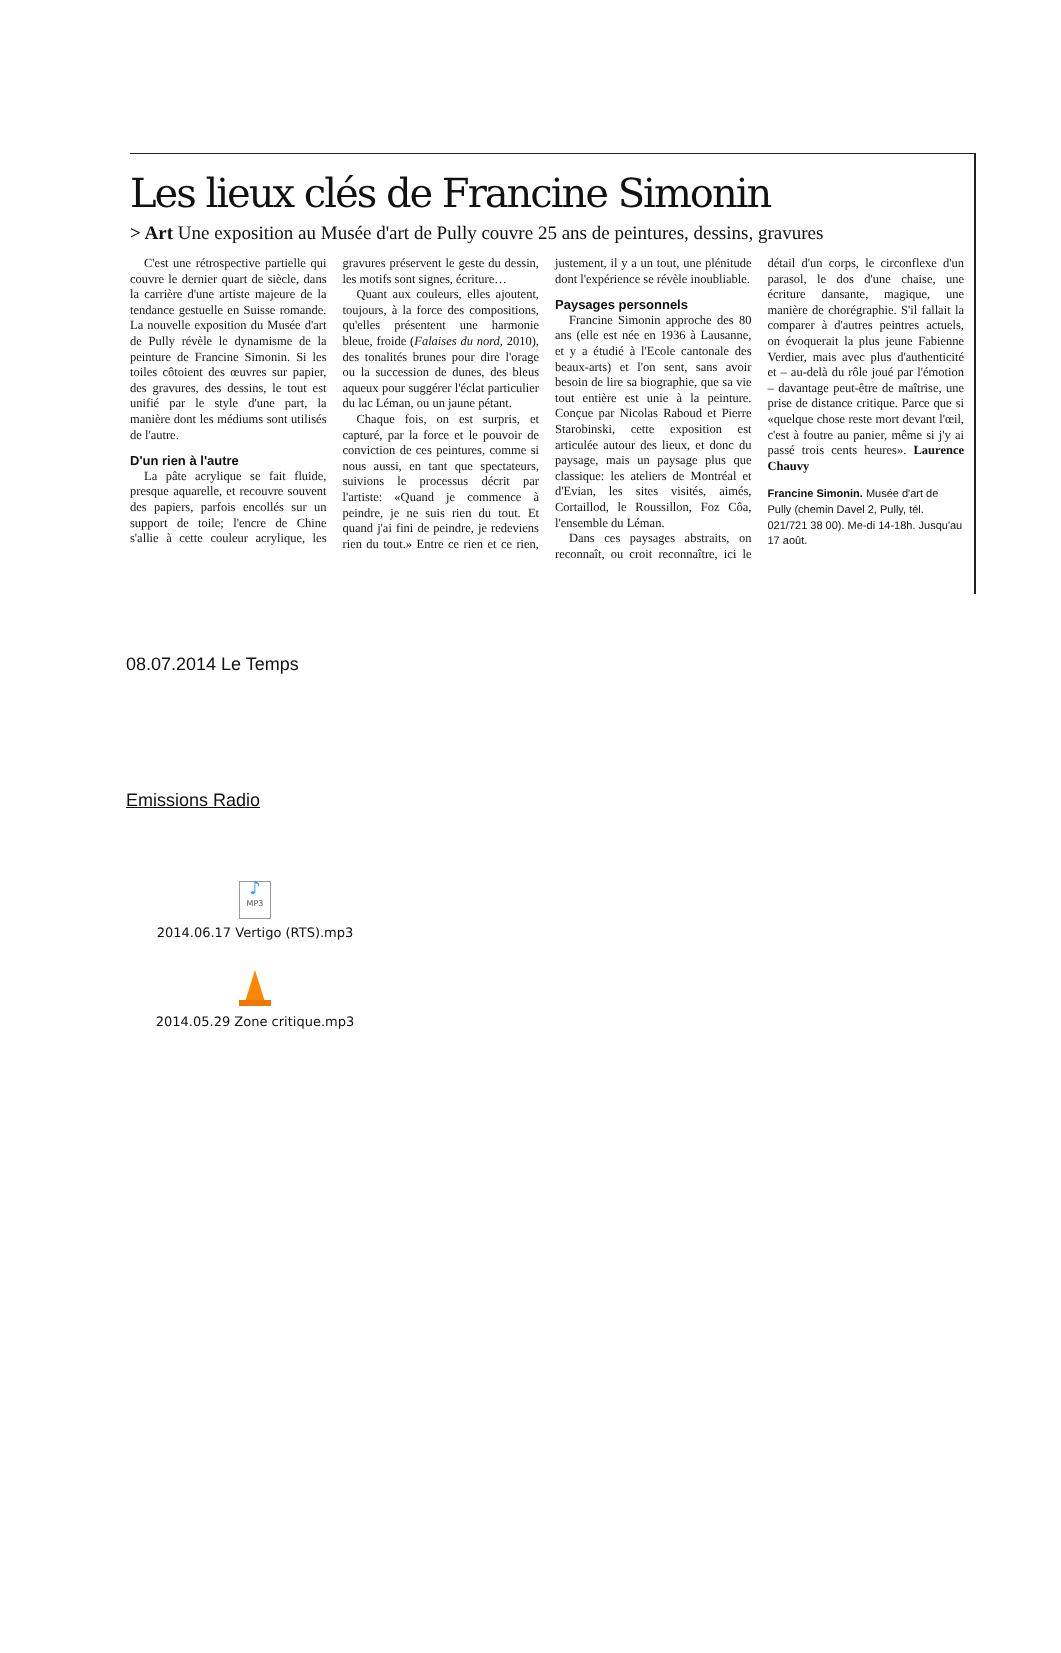Les lieux clés de Francine Simonin
> Art Une exposition au Musée d'art de Pully couvre 25 ans de peintures, dessins, gravures
C'est une rétrospective partielle qui couvre le dernier quart de siècle, dans la carrière d'une artiste majeure de la tendance gestuelle en Suisse romande. La nouvelle exposition du Musée d'art de Pully révèle le dynamisme de la peinture de Francine Simonin. Si les toiles côtoient des œuvres sur papier, des gravures, des dessins, le tout est unifié par le style d'une part, la manière dont les médiums sont utilisés de l'autre.
D'un rien à l'autre
La pâte acrylique se fait fluide, presque aquarelle, et recouvre souvent des papiers, parfois encollés sur un support de toile; l'encre de Chine s'allie à cette couleur acrylique, les gravures préservent le geste du dessin, les motifs sont signes, écriture…
Quant aux couleurs, elles ajoutent, toujours, à la force des compositions, qu'elles présentent une harmonie bleue, froide (Falaises du nord, 2010), des tonalités brunes pour dire l'orage ou la succession de dunes, des bleus aqueux pour suggérer l'éclat particulier du lac Léman, ou un jaune pétant.
Chaque fois, on est surpris, et capturé, par la force et le pouvoir de conviction de ces peintures, comme si nous aussi, en tant que spectateurs, suivions le processus décrit par l'artiste: «Quand je commence à peindre, je ne suis rien du tout. Et quand j'ai fini de peindre, je redeviens rien du tout.» Entre ce rien et ce rien, justement, il y a un tout, une plénitude dont l'expérience se révèle inoubliable.
Paysages personnels
Francine Simonin approche des 80 ans (elle est née en 1936 à Lausanne, et y a étudié à l'Ecole cantonale des beaux-arts) et l'on sent, sans avoir besoin de lire sa biographie, que sa vie tout entière est unie à la peinture. Conçue par Nicolas Raboud et Pierre Starobinski, cette exposition est articulée autour des lieux, et donc du paysage, mais un paysage plus que classique: les ateliers de Montréal et d'Evian, les sites visités, aimés, Cortaillod, le Roussillon, Foz Côa, l'ensemble du Léman.
Dans ces paysages abstraits, on reconnaît, ou croit reconnaître, ici le détail d'un corps, le circonflexe d'un parasol, le dos d'une chaise, une écriture dansante, magique, une manière de chorégraphie. S'il fallait la comparer à d'autres peintres actuels, on évoquerait la plus jeune Fabienne Verdier, mais avec plus d'authenticité et – au-delà du rôle joué par l'émotion – davantage peut-être de maîtrise, une prise de distance critique. Parce que si «quelque chose reste mort devant l'œil, c'est à foutre au panier, même si j'y ai passé trois cents heures». Laurence Chauvy
Francine Simonin. Musée d'art de Pully (chemin Davel 2, Pully, tél. 021/721 38 00). Me-di 14-18h. Jusqu'au 17 août.
08.07.2014 Le Temps
Emissions Radio
♪
MP3
2014.06.17 Vertigo (RTS).mp3
2014.05.29 Zone critique.mp3